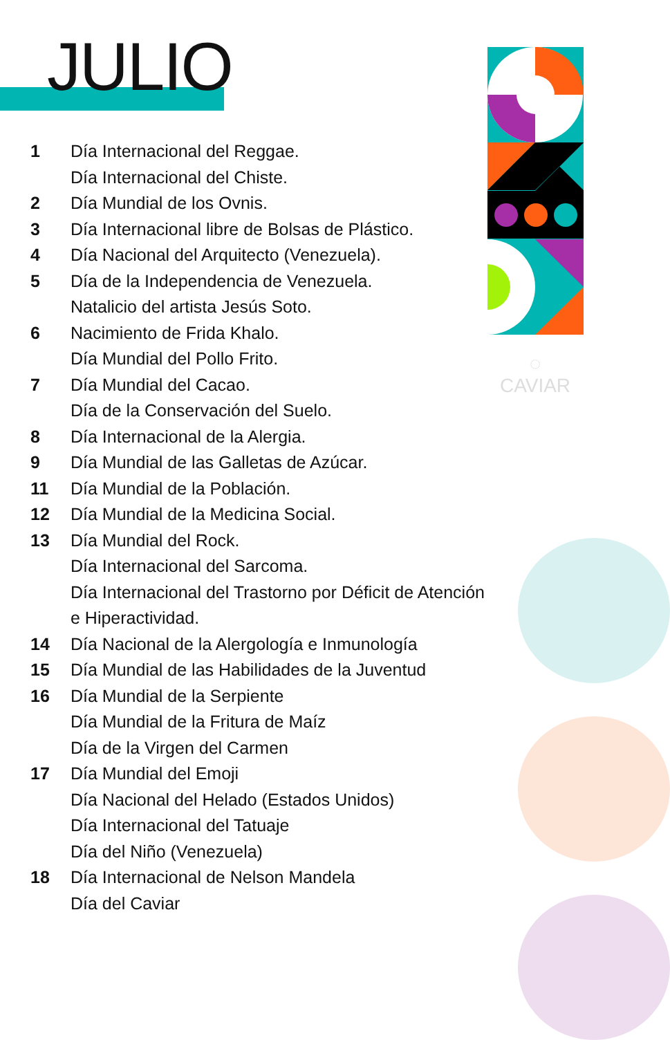JULIO
1 Día Internacional del Reggae.
Día Internacional del Chiste.
2 Día Mundial de los Ovnis.
3 Día Internacional libre de Bolsas de Plástico.
4 Día Nacional del Arquitecto (Venezuela).
5 Día de la Independencia de Venezuela.
Natalicio del artista Jesús Soto.
6 Nacimiento de Frida Khalo.
Día Mundial del Pollo Frito.
7 Día Mundial del Cacao.
Día de la Conservación del Suelo.
8 Día Internacional de la Alergia.
9 Día Mundial de las Galletas de Azúcar.
11 Día Mundial de la Población.
12 Día Mundial de la Medicina Social.
13 Día Mundial del Rock.
Día Internacional del Sarcoma.
Día Internacional del Trastorno por Déficit de Atención e Hiperactividad.
14 Día Nacional de la Alergología e Inmunología
15 Día Mundial de las Habilidades de la Juventud
16 Día Mundial de la Serpiente
Día Mundial de la Fritura de Maíz
Día de la Virgen del Carmen
17 Día Mundial del Emoji
Día Nacional del Helado (Estados Unidos)
Día Internacional del Tatuaje
Día del Niño (Venezuela)
18 Día Internacional de Nelson Mandela
Día del Caviar
◌
CAVIAR